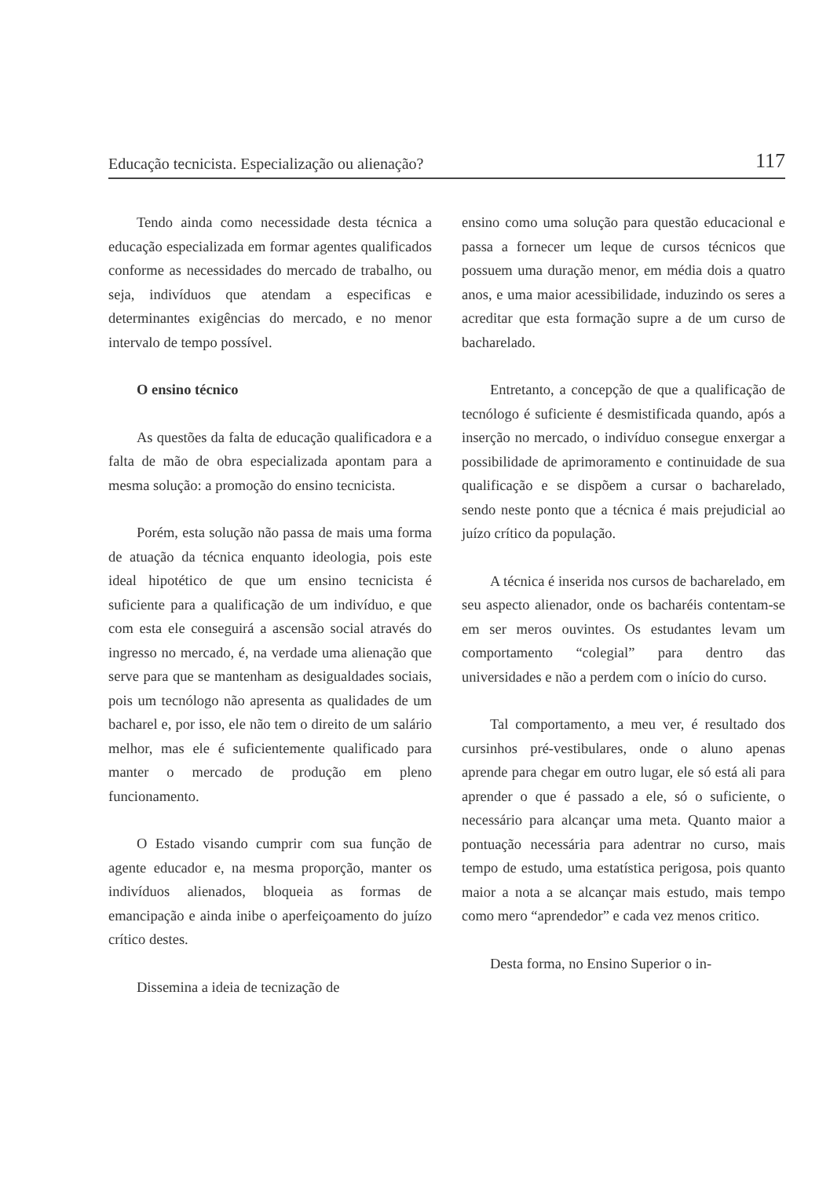Educação tecnicista. Especialização ou alienação? 117
Tendo ainda como necessidade desta técnica a educação especializada em formar agentes qualificados conforme as necessidades do mercado de trabalho, ou seja, indivíduos que atendam a especificas e determinantes exigências do mercado, e no menor intervalo de tempo possível.
O ensino técnico
As questões da falta de educação qualificadora e a falta de mão de obra especializada apontam para a mesma solução: a promoção do ensino tecnicista.
Porém, esta solução não passa de mais uma forma de atuação da técnica enquanto ideologia, pois este ideal hipotético de que um ensino tecnicista é suficiente para a qualificação de um indivíduo, e que com esta ele conseguirá a ascensão social através do ingresso no mercado, é, na verdade uma alienação que serve para que se mantenham as desigualdades sociais, pois um tecnólogo não apresenta as qualidades de um bacharel e, por isso, ele não tem o direito de um salário melhor, mas ele é suficientemente qualificado para manter o mercado de produção em pleno funcionamento.
O Estado visando cumprir com sua função de agente educador e, na mesma proporção, manter os indivíduos alienados, bloqueia as formas de emancipação e ainda inibe o aperfeiçoamento do juízo crítico destes.
Dissemina a ideia de tecnização de
ensino como uma solução para questão educacional e passa a fornecer um leque de cursos técnicos que possuem uma duração menor, em média dois a quatro anos, e uma maior acessibilidade, induzindo os seres a acreditar que esta formação supre a de um curso de bacharelado.
Entretanto, a concepção de que a qualificação de tecnólogo é suficiente é desmistificada quando, após a inserção no mercado, o indivíduo consegue enxergar a possibilidade de aprimoramento e continuidade de sua qualificação e se dispõem a cursar o bacharelado, sendo neste ponto que a técnica é mais prejudicial ao juízo crítico da população.
A técnica é inserida nos cursos de bacharelado, em seu aspecto alienador, onde os bacharéis contentam-se em ser meros ouvintes. Os estudantes levam um comportamento “colegial” para dentro das universidades e não a perdem com o início do curso.
Tal comportamento, a meu ver, é resultado dos cursinhos pré-vestibulares, onde o aluno apenas aprende para chegar em outro lugar, ele só está ali para aprender o que é passado a ele, só o suficiente, o necessário para alcançar uma meta. Quanto maior a pontuação necessária para adentrar no curso, mais tempo de estudo, uma estatística perigosa, pois quanto maior a nota a se alcançar mais estudo, mais tempo como mero “aprendedor” e cada vez menos critico.
Desta forma, no Ensino Superior o in-